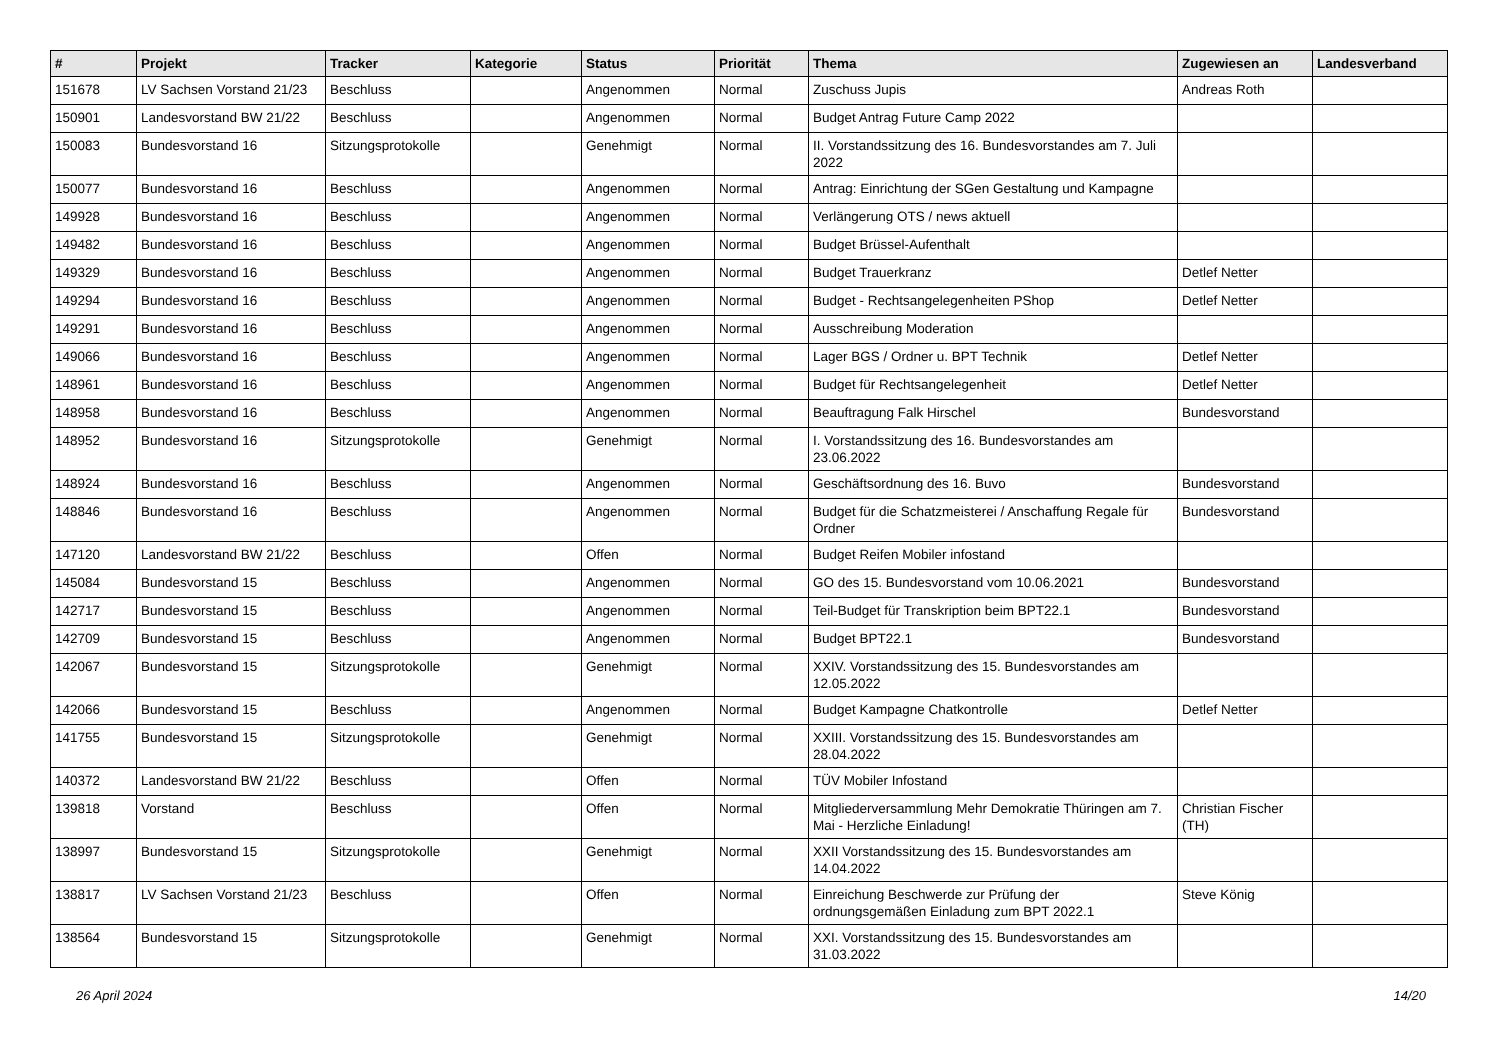| # | Projekt | Tracker | Kategorie | Status | Priorität | Thema | Zugewiesen an | Landesverband |
| --- | --- | --- | --- | --- | --- | --- | --- | --- |
| 151678 | LV Sachsen Vorstand 21/23 | Beschluss | | Angenommen | Normal | Zuschuss Jupis | Andreas Roth | |
| 150901 | Landesvorstand BW 21/22 | Beschluss | | Angenommen | Normal | Budget Antrag Future Camp 2022 | | |
| 150083 | Bundesvorstand 16 | Sitzungsprotokolle | | Genehmigt | Normal | II. Vorstandssitzung des 16. Bundesvorstandes am 7. Juli 2022 | | |
| 150077 | Bundesvorstand 16 | Beschluss | | Angenommen | Normal | Antrag: Einrichtung der SGen Gestaltung und Kampagne | | |
| 149928 | Bundesvorstand 16 | Beschluss | | Angenommen | Normal | Verlängerung OTS / news aktuell | | |
| 149482 | Bundesvorstand 16 | Beschluss | | Angenommen | Normal | Budget Brüssel-Aufenthalt | | |
| 149329 | Bundesvorstand 16 | Beschluss | | Angenommen | Normal | Budget Trauerkranz | Detlef Netter | |
| 149294 | Bundesvorstand 16 | Beschluss | | Angenommen | Normal | Budget - Rechtsangelegenheiten PShop | Detlef Netter | |
| 149291 | Bundesvorstand 16 | Beschluss | | Angenommen | Normal | Ausschreibung Moderation | | |
| 149066 | Bundesvorstand 16 | Beschluss | | Angenommen | Normal | Lager BGS / Ordner u. BPT Technik | Detlef Netter | |
| 148961 | Bundesvorstand 16 | Beschluss | | Angenommen | Normal | Budget für Rechtsangelegenheit | Detlef Netter | |
| 148958 | Bundesvorstand 16 | Beschluss | | Angenommen | Normal | Beauftragung Falk Hirschel | Bundesvorstand | |
| 148952 | Bundesvorstand 16 | Sitzungsprotokolle | | Genehmigt | Normal | I. Vorstandssitzung des 16. Bundesvorstandes am 23.06.2022 | | |
| 148924 | Bundesvorstand 16 | Beschluss | | Angenommen | Normal | Geschäftsordnung des 16. Buvo | Bundesvorstand | |
| 148846 | Bundesvorstand 16 | Beschluss | | Angenommen | Normal | Budget für die Schatzmeisterei / Anschaffung Regale für Ordner | Bundesvorstand | |
| 147120 | Landesvorstand BW 21/22 | Beschluss | | Offen | Normal | Budget Reifen Mobiler infostand | | |
| 145084 | Bundesvorstand 15 | Beschluss | | Angenommen | Normal | GO des 15. Bundesvorstand vom 10.06.2021 | Bundesvorstand | |
| 142717 | Bundesvorstand 15 | Beschluss | | Angenommen | Normal | Teil-Budget für Transkription beim BPT22.1 | Bundesvorstand | |
| 142709 | Bundesvorstand 15 | Beschluss | | Angenommen | Normal | Budget BPT22.1 | Bundesvorstand | |
| 142067 | Bundesvorstand 15 | Sitzungsprotokolle | | Genehmigt | Normal | XXIV. Vorstandssitzung des 15. Bundesvorstandes am 12.05.2022 | | |
| 142066 | Bundesvorstand 15 | Beschluss | | Angenommen | Normal | Budget Kampagne Chatkontrolle | Detlef Netter | |
| 141755 | Bundesvorstand 15 | Sitzungsprotokolle | | Genehmigt | Normal | XXIII. Vorstandssitzung des 15. Bundesvorstandes am 28.04.2022 | | |
| 140372 | Landesvorstand BW 21/22 | Beschluss | | Offen | Normal | TÜV Mobiler Infostand | | |
| 139818 | Vorstand | Beschluss | | Offen | Normal | Mitgliederversammlung Mehr Demokratie Thüringen am 7. Mai - Herzliche Einladung! | Christian Fischer (TH) | |
| 138997 | Bundesvorstand 15 | Sitzungsprotokolle | | Genehmigt | Normal | XXII Vorstandssitzung des 15. Bundesvorstandes am 14.04.2022 | | |
| 138817 | LV Sachsen Vorstand 21/23 | Beschluss | | Offen | Normal | Einreichung Beschwerde zur Prüfung der ordnungsgemäßen Einladung zum BPT 2022.1 | Steve König | |
| 138564 | Bundesvorstand 15 | Sitzungsprotokolle | | Genehmigt | Normal | XXI. Vorstandssitzung des 15. Bundesvorstandes am 31.03.2022 | | |
26 April 2024 14/20